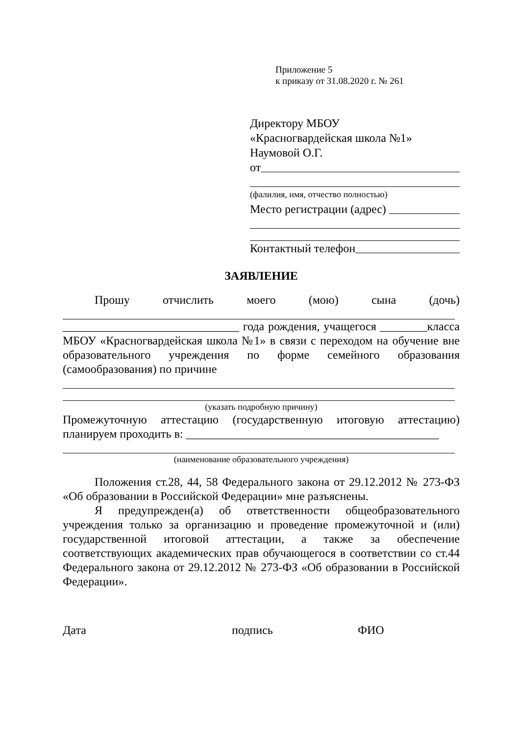Приложение 5
к приказу от 31.08.2020 г. № 261
Директору МБОУ
«Красногвардейская школа №1»
Наумовой О.Г.
от
(фалилия, имя, отчество полностью)
Место регистрации (адрес)
Контактный телефон
ЗАЯВЛЕНИЕ
Прошу отчислить моего (мою) сына (дочь)
______________________________ года рождения, учащегося ________класса МБОУ «Красногвардейская школа №1» в связи с переходом на обучение вне образовательного учреждения по форме семейного образования (самообразования) по причине
(указать подробную причину)
Промежуточную аттестацию (государственную итоговую аттестацию) планируем проходить в: ___________________________________________
(наименование образовательного учреждения)
Положения ст.28, 44, 58 Федерального закона от 29.12.2012 № 273-ФЗ «Об образовании в Российской Федерации» мне разъяснены.
Я предупрежден(а) об ответственности общеобразовательного учреждения только за организацию и проведение промежуточной и (или) государственной итоговой аттестации, а также за обеспечение соответствующих академических прав обучающегося в соответствии со ст.44 Федерального закона от 29.12.2012 № 273-ФЗ «Об образовании в Российской Федерации».
Дата подпись ФИО